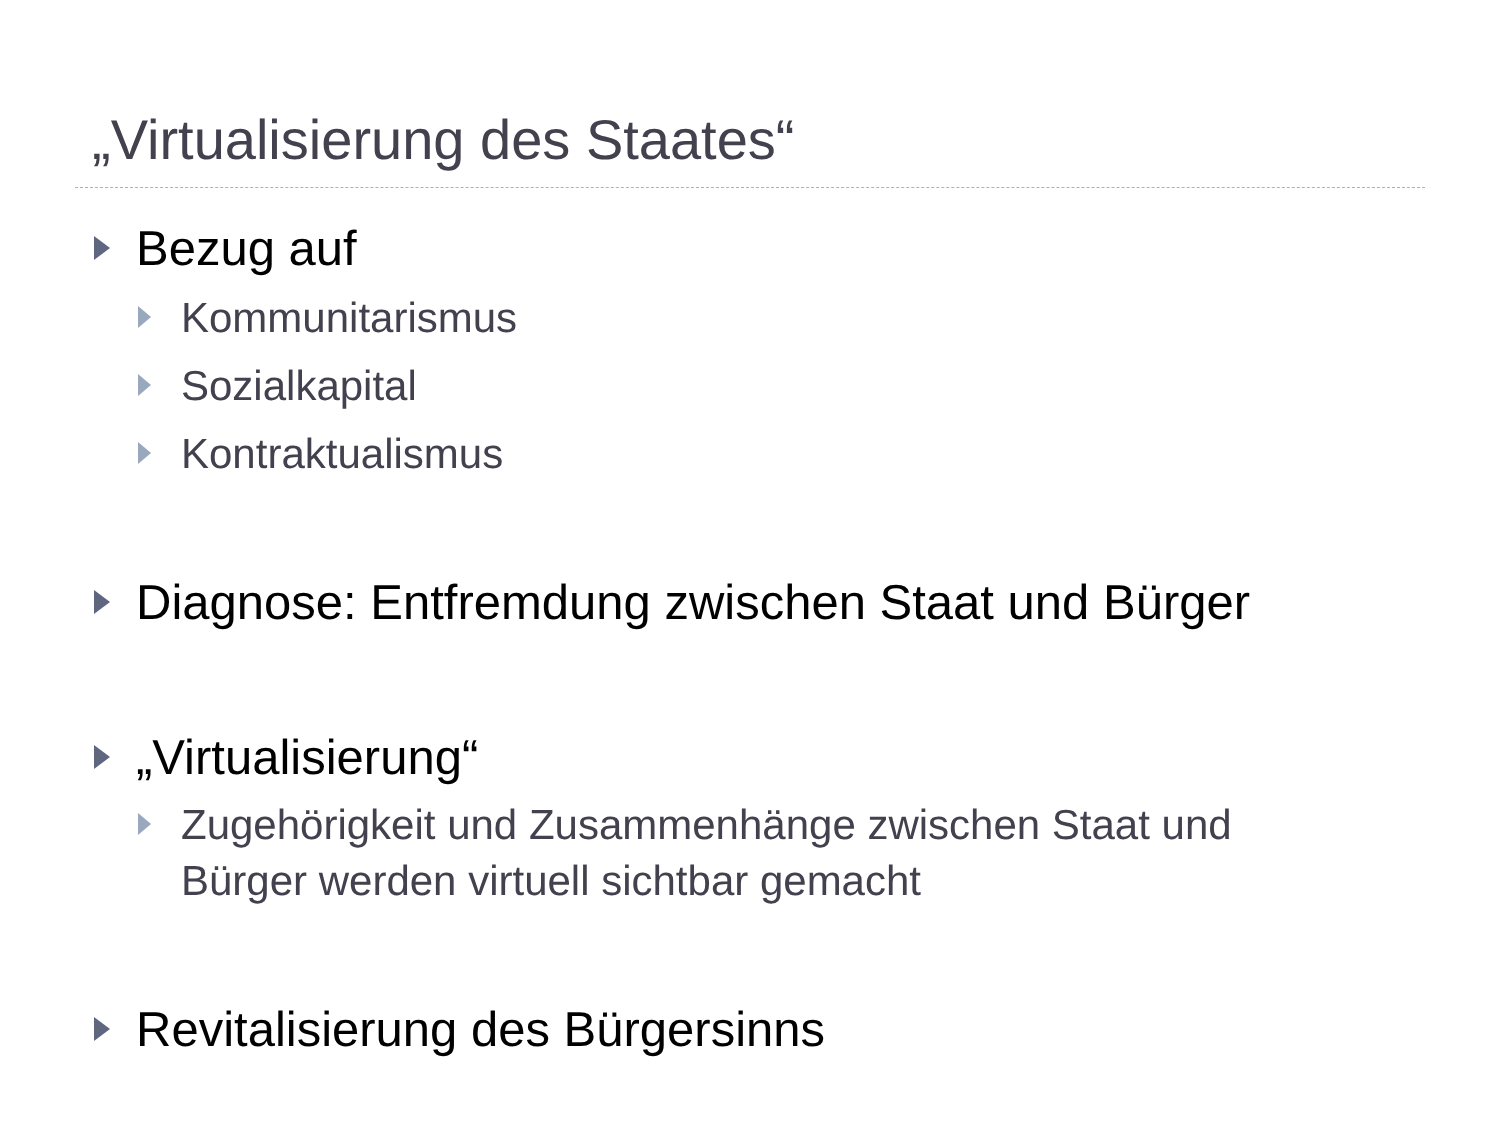„Virtualisierung des Staates“
Bezug auf
Kommunitarismus
Sozialkapital
Kontraktualismus
Diagnose: Entfremdung zwischen Staat und Bürger
„Virtualisierung“
Zugehörigkeit und Zusammenhänge zwischen Staat und Bürger werden virtuell sichtbar gemacht
Revitalisierung des Bürgersinns